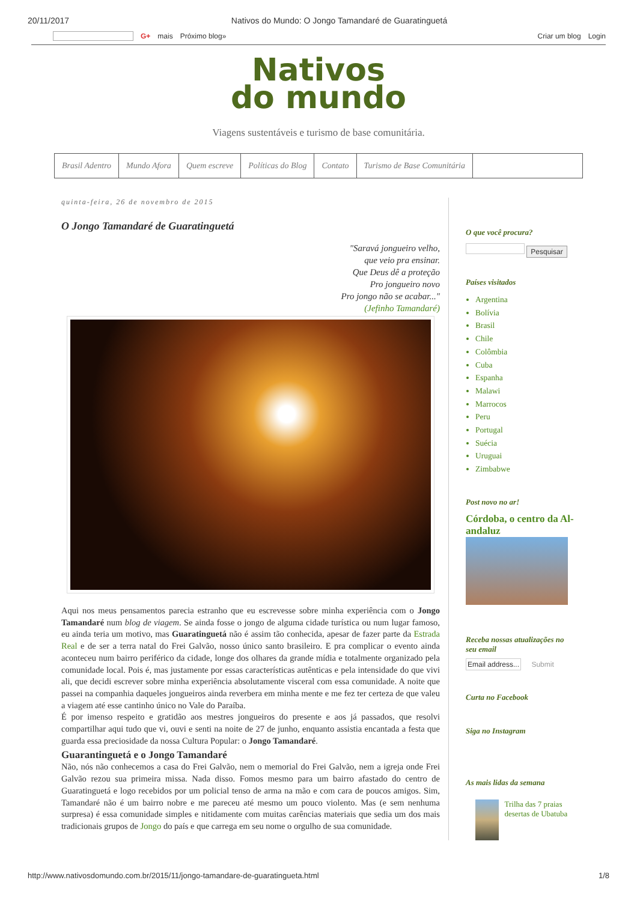20/11/2017 Nativos do Mundo: O Jongo Tamandaré de Guaratinguetá
G+ mais Próximo blog» Criar um blog Login
Nativos
do mundo
Viagens sustentáveis e turismo de base comunitária.
Brasil Adentro Mundo Afora Quem escreve Políticas do Blog Contato Turismo de Base Comunitária
quinta-feira, 26 de novembro de 2015
O Jongo Tamandaré de Guaratinguetá
"Saravá jongueiro velho,
que veio pra ensinar.
Que Deus dê a proteção
Pro jongueiro novo
Pro jongo não se acabar..."
(Jefinho Tamandaré)
Aqui nos meus pensamentos parecia estranho que eu escrevesse sobre minha experiência com o Jongo Tamandaré num blog de viagem. Se ainda fosse o jongo de alguma cidade turística ou num lugar famoso, eu ainda teria um motivo, mas Guaratinguetá não é assim tão conhecida, apesar de fazer parte da Estrada Real e de ser a terra natal do Frei Galvão, nosso único santo brasileiro. E pra complicar o evento ainda aconteceu num bairro periférico da cidade, longe dos olhares da grande mídia e totalmente organizado pela comunidade local. Pois é, mas justamente por essas características autênticas e pela intensidade do que vivi ali, que decidi escrever sobre minha experiência absolutamente visceral com essa comunidade. A noite que passei na companhia daqueles jongueiros ainda reverbera em minha mente e me fez ter certeza de que valeu a viagem até esse cantinho único no Vale do Paraíba.
É por imenso respeito e gratidão aos mestres jongueiros do presente e aos já passados, que resolvi compartilhar aqui tudo que vi, ouvi e senti na noite de 27 de junho, enquanto assistia encantada a festa que guarda essa preciosidade da nossa Cultura Popular: o Jongo Tamandaré.
Guarantinguetá e o Jongo Tamandaré
Não, nós não conhecemos a casa do Frei Galvão, nem o memorial do Frei Galvão, nem a igreja onde Frei Galvão rezou sua primeira missa. Nada disso. Fomos mesmo para um bairro afastado do centro de Guaratinguetá e logo recebidos por um policial tenso de arma na mão e com cara de poucos amigos. Sim, Tamandaré não é um bairro nobre e me pareceu até mesmo um pouco violento. Mas (e sem nenhuma surpresa) é essa comunidade simples e nitidamente com muitas carências materiais que sedia um dos mais tradicionais grupos de Jongo do país e que carrega em seu nome o orgulho de sua comunidade.
O que você procura?
Pesquisar
Países visitados
Argentina
Bolívia
Brasil
Chile
Colômbia
Cuba
Espanha
Malawi
Marrocos
Peru
Portugal
Suécia
Uruguai
Zimbabwe
Post novo no ar!
Córdoba, o centro da Al-andaluz
Receba nossas atualizações no seu email
Email address... Submit
Curta no Facebook
Siga no Instagram
As mais lidas da semana
Trilha das 7 praias desertas de Ubatuba
http://www.nativosdomundo.com.br/2015/11/jongo-tamandare-de-guaratingueta.html 1/8